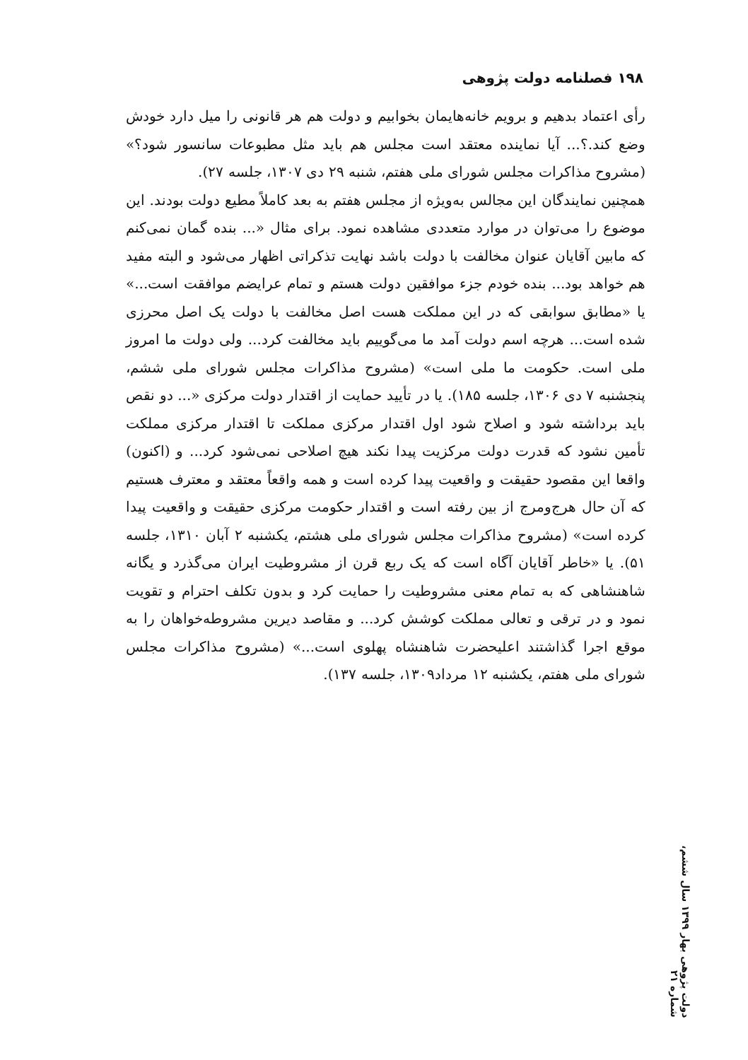۱۹۸ فصلنامه دولت پژوهی
رأی اعتماد بدهیم و برویم خانه‌هایمان بخوابیم و دولت هم هر قانونی را میل دارد خودش وضع کند.؟... آیا نماینده معتقد است مجلس هم باید مثل مطبوعات سانسور شود؟» (مشروح مذاکرات مجلس شورای ملی هفتم، شنبه ۲۹ دی ۱۳۰۷، جلسه ۲۷).
همچنین نمایندگان این مجالس به‌ویژه از مجلس هفتم به بعد کاملاً مطیع دولت بودند. این موضوع را می‌توان در موارد متعددی مشاهده نمود. برای مثال «... بنده گمان نمی‌کنم که مابین آقایان عنوان مخالفت با دولت باشد نهایت تذکراتی اظهار می‌شود و البته مفید هم خواهد بود... بنده خودم جزء موافقین دولت هستم و تمام عرایضم موافقت است...» یا «مطابق سوابقی که در این مملکت هست اصل مخالفت با دولت یک اصل محرزی شده است... هرچه اسم دولت آمد ما می‌گوییم باید مخالفت کرد... ولی دولت ما امروز ملی است. حکومت ما ملی است» (مشروح مذاکرات مجلس شورای ملی ششم، پنجشنبه ۷ دی ۱۳۰۶، جلسه ۱۸۵). یا در تأیید حمایت از اقتدار دولت مرکزی «... دو نقص باید برداشته شود و اصلاح شود اول اقتدار مرکزی مملکت تا اقتدار مرکزی مملکت تأمین نشود که قدرت دولت مرکزیت پیدا نکند هیچ اصلاحی نمی‌شود کرد... و (اکنون) واقعا این مقصود حقیقت و واقعیت پیدا کرده است و همه واقعاً معتقد و معترف هستیم که آن حال هرج‌ومرج از بین رفته است و اقتدار حکومت مرکزی حقیقت و واقعیت پیدا کرده است» (مشروح مذاکرات مجلس شورای ملی هشتم، یکشنبه ۲ آبان ۱۳۱۰، جلسه ۵۱). یا «خاطر آقایان آگاه است که یک ربع قرن از مشروطیت ایران می‌گذرد و یگانه شاهنشاهی که به تمام معنی مشروطیت را حمایت کرد و بدون تکلف احترام و تقویت نمود و در ترقی و تعالی مملکت کوشش کرد... و مقاصد دیرین مشروطه‌خواهان را به موقع اجرا گذاشتند اعلیحضرت شاهنشاه پهلوی است...» (مشروح مذاکرات مجلس شورای ملی هفتم، یکشنبه ۱۲ مرداد۱۳۰۹، جلسه ۱۳۷).
دولت پژوهی بهار ۱۳۹۹ سال ششم، شماره ۲۱